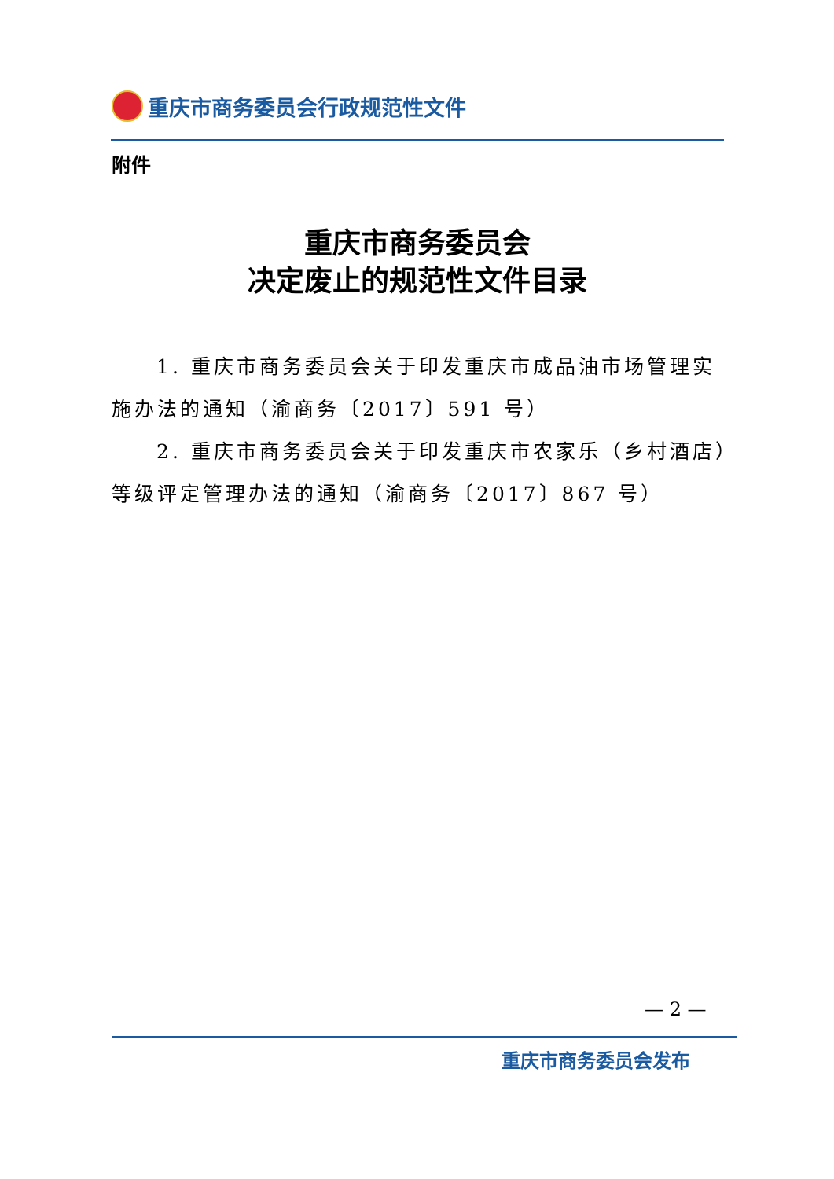重庆市商务委员会行政规范性文件
附件
重庆市商务委员会
决定废止的规范性文件目录
1. 重庆市商务委员会关于印发重庆市成品油市场管理实施办法的通知（渝商务〔2017〕591 号）
2. 重庆市商务委员会关于印发重庆市农家乐（乡村酒店）等级评定管理办法的通知（渝商务〔2017〕867 号）
— 2 —
重庆市商务委员会发布